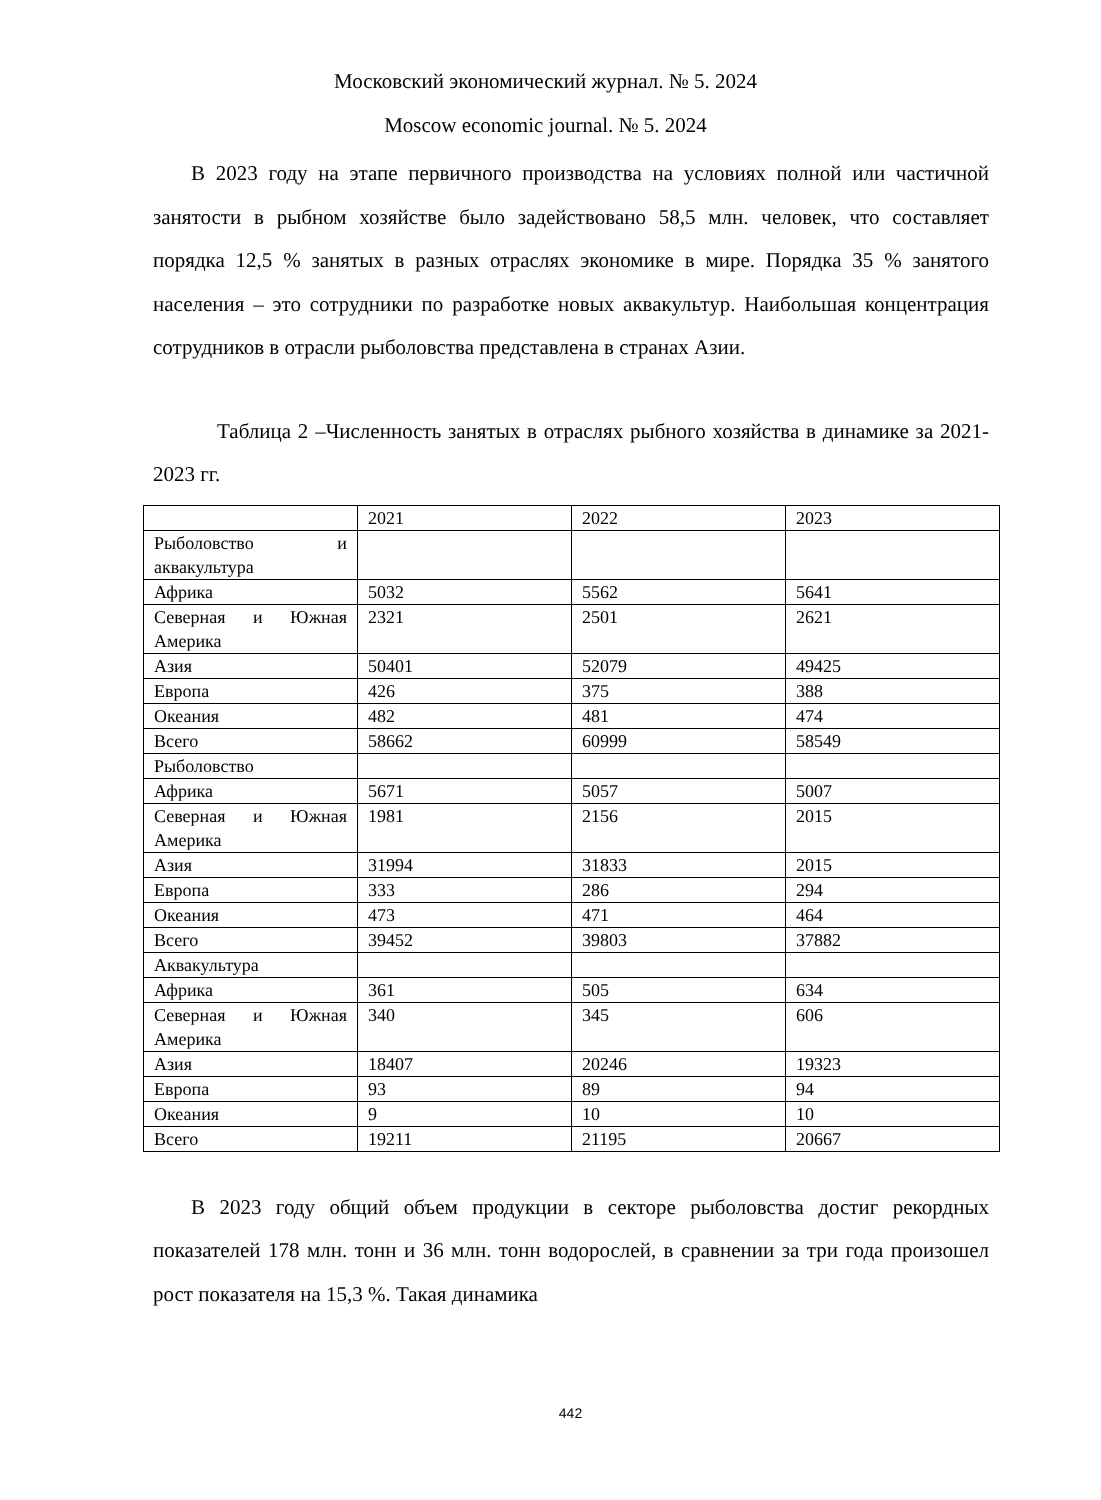Московский экономический журнал. № 5. 2024
Moscow economic journal. № 5. 2024
В 2023 году на этапе первичного производства на условиях полной или частичной занятости в рыбном хозяйстве было задействовано 58,5 млн. человек, что составляет порядка 12,5 % занятых в разных отраслях экономике в мире. Порядка 35 % занятого населения – это сотрудники по разработке новых аквакультур. Наибольшая концентрация сотрудников в отрасли рыболовства представлена в странах Азии.
Таблица 2 –Численность занятых в отраслях рыбного хозяйства в динамике за 2021-2023 гг.
| | 2021 | 2022 | 2023 |
| Рыболовство и аквакультура | | | |
| Африка | 5032 | 5562 | 5641 |
| Северная и Южная Америка | 2321 | 2501 | 2621 |
| Азия | 50401 | 52079 | 49425 |
| Европа | 426 | 375 | 388 |
| Океания | 482 | 481 | 474 |
| Всего | 58662 | 60999 | 58549 |
| Рыболовство | | | |
| Африка | 5671 | 5057 | 5007 |
| Северная и Южная Америка | 1981 | 2156 | 2015 |
| Азия | 31994 | 31833 | 2015 |
| Европа | 333 | 286 | 294 |
| Океания | 473 | 471 | 464 |
| Всего | 39452 | 39803 | 37882 |
| Аквакультура | | | |
| Африка | 361 | 505 | 634 |
| Северная и Южная Америка | 340 | 345 | 606 |
| Азия | 18407 | 20246 | 19323 |
| Европа | 93 | 89 | 94 |
| Океания | 9 | 10 | 10 |
| Всего | 19211 | 21195 | 20667 |
В 2023 году общий объем продукции в секторе рыболовства достиг рекордных показателей 178 млн. тонн и 36 млн. тонн водорослей, в сравнении за три года произошел рост показателя на 15,3 %. Такая динамика
442